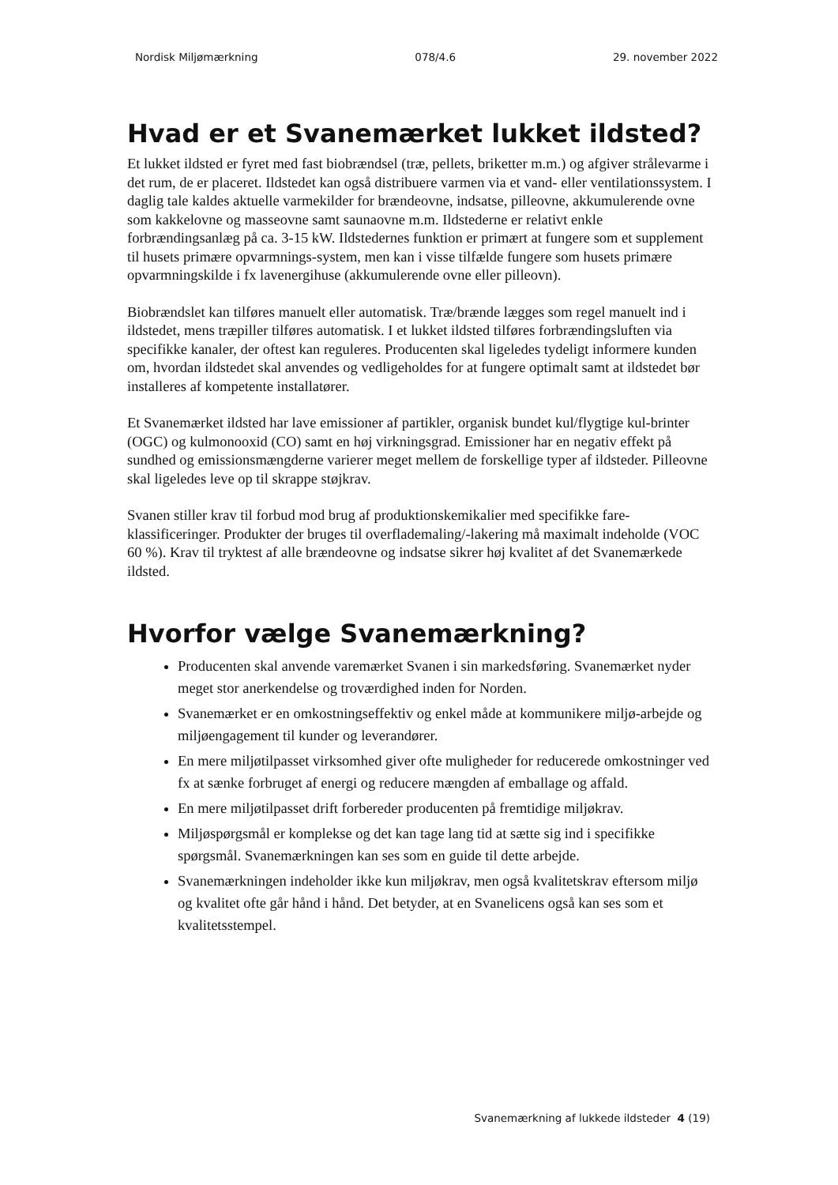Nordisk Miljømærkning 078/4.6 29. november 2022
Hvad er et Svanemærket lukket ildsted?
Et lukket ildsted er fyret med fast biobrændsel (træ, pellets, briketter m.m.) og afgiver strålevarme i det rum, de er placeret. Ildstedet kan også distribuere varmen via et vand- eller ventilationssystem. I daglig tale kaldes aktuelle varmekilder for brændeovne, indsatse, pilleovne, akkumulerende ovne som kakkelovne og masseovne samt saunaovne m.m. Ildstederne er relativt enkle forbrændingsanlæg på ca. 3-15 kW. Ildstedernes funktion er primært at fungere som et supplement til husets primære opvarmnings-system, men kan i visse tilfælde fungere som husets primære opvarmningskilde i fx lavenergihuse (akkumulerende ovne eller pilleovn).
Biobrændslet kan tilføres manuelt eller automatisk. Træ/brænde lægges som regel manuelt ind i ildstedet, mens træpiller tilføres automatisk. I et lukket ildsted tilføres forbrændingsluften via specifikke kanaler, der oftest kan reguleres. Producenten skal ligeledes tydeligt informere kunden om, hvordan ildstedet skal anvendes og vedligeholdes for at fungere optimalt samt at ildstedet bør installeres af kompetente installatører.
Et Svanemærket ildsted har lave emissioner af partikler, organisk bundet kul/flygtige kul-brinter (OGC) og kulmonooxid (CO) samt en høj virkningsgrad. Emissioner har en negativ effekt på sundhed og emissionsmængderne varierer meget mellem de forskellige typer af ildsteder. Pilleovne skal ligeledes leve op til skrappe støjkrav.
Svanen stiller krav til forbud mod brug af produktionskemikalier med specifikke fare-klassificeringer. Produkter der bruges til overflademaling/-lakering må maximalt indeholde (VOC 60 %). Krav til tryktest af alle brændeovne og indsatse sikrer høj kvalitet af det Svanemærkede ildsted.
Hvorfor vælge Svanemærkning?
Producenten skal anvende varemærket Svanen i sin markedsføring. Svanemærket nyder meget stor anerkendelse og troværdighed inden for Norden.
Svanemærket er en omkostningseffektiv og enkel måde at kommunikere miljø-arbejde og miljøengagement til kunder og leverandører.
En mere miljøtilpasset virksomhed giver ofte muligheder for reducerede omkostninger ved fx at sænke forbruget af energi og reducere mængden af emballage og affald.
En mere miljøtilpasset drift forbereder producenten på fremtidige miljøkrav.
Miljøspørgsmål er komplekse og det kan tage lang tid at sætte sig ind i specifikke spørgsmål. Svanemærkningen kan ses som en guide til dette arbejde.
Svanemærkningen indeholder ikke kun miljøkrav, men også kvalitetskrav eftersom miljø og kvalitet ofte går hånd i hånd. Det betyder, at en Svanelicens også kan ses som et kvalitetsstempel.
Svanemærkning af lukkede ildsteder 4 (19)